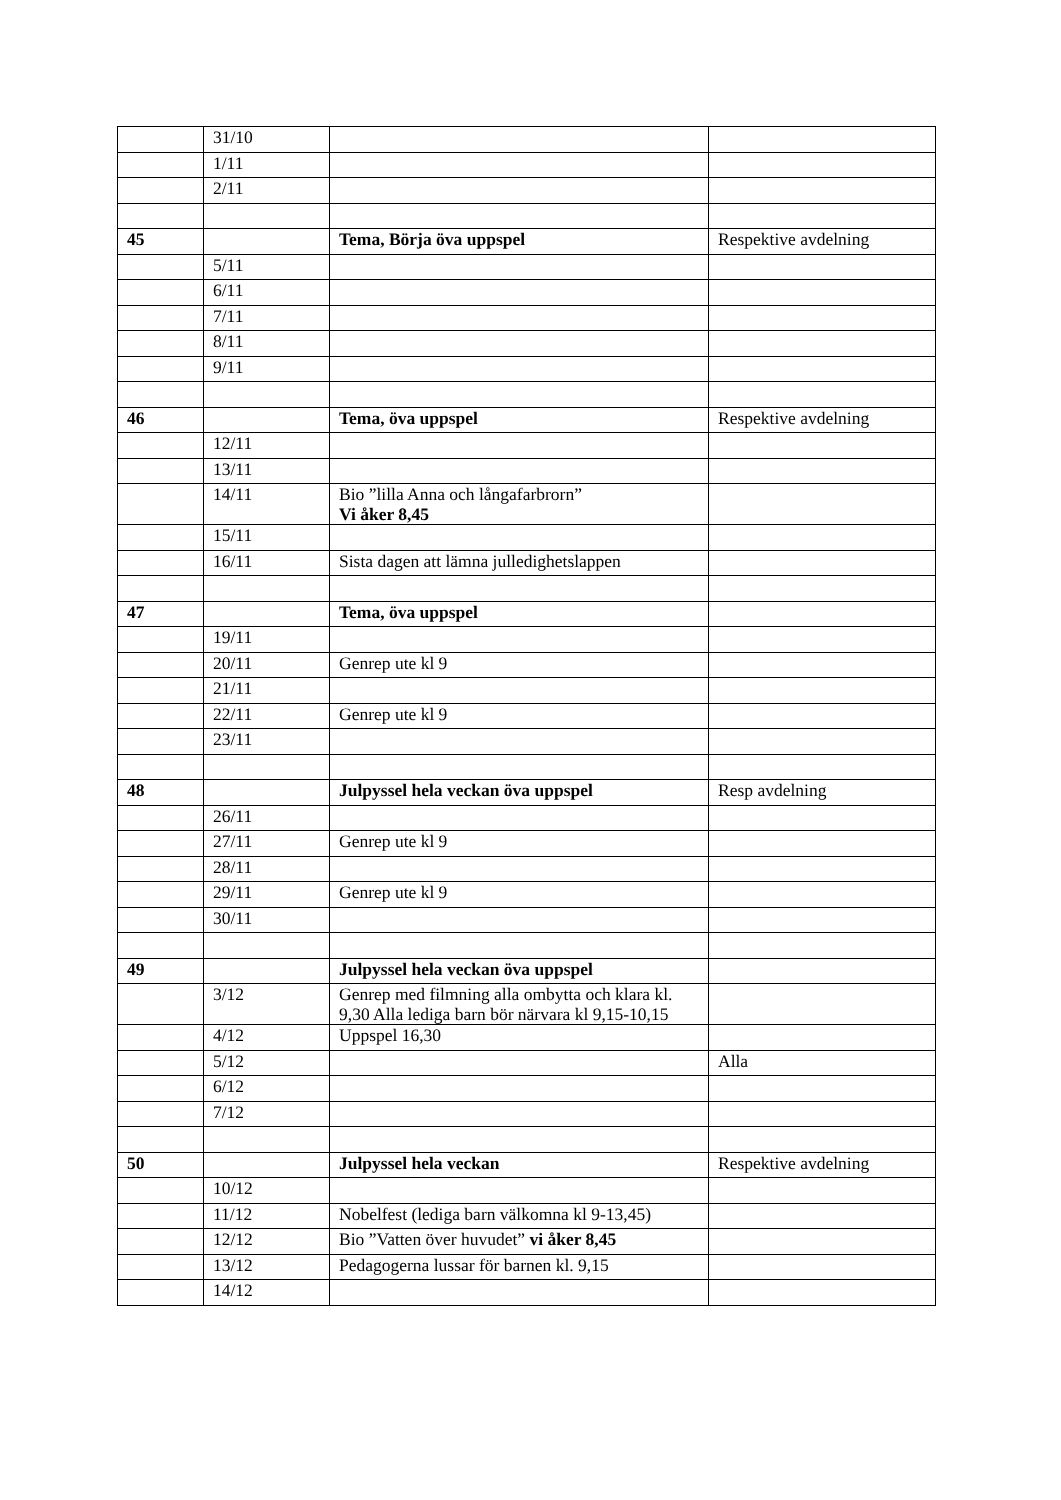| | 31/10 | | |
| | 1/11 | | |
| | 2/11 | | |
| 45 | | Tema, Börja öva uppspel | Respektive avdelning |
| | 5/11 | | |
| | 6/11 | | |
| | 7/11 | | |
| | 8/11 | | |
| | 9/11 | | |
| 46 | | Tema, öva uppspel | Respektive avdelning |
| | 12/11 | | |
| | 13/11 | | |
| | 14/11 | Bio ”lilla Anna och långafarbrorn” Vi åker 8,45 | |
| | 15/11 | | |
| | 16/11 | Sista dagen att lämna julledighetslappen | |
| 47 | | Tema, öva uppspel | |
| | 19/11 | | |
| | 20/11 | Genrep ute kl 9 | |
| | 21/11 | | |
| | 22/11 | Genrep ute kl 9 | |
| | 23/11 | | |
| 48 | | Julpyssel hela veckan öva uppspel | Resp avdelning |
| | 26/11 | | |
| | 27/11 | Genrep ute kl 9 | |
| | 28/11 | | |
| | 29/11 | Genrep ute kl 9 | |
| | 30/11 | | |
| 49 | | Julpyssel hela veckan öva uppspel | |
| | 3/12 | Genrep med filmning alla ombytta och klara kl. 9,30 Alla lediga barn bör närvara kl 9,15-10,15 | |
| | 4/12 | Uppspel 16,30 | |
| | 5/12 | | Alla |
| | 6/12 | | |
| | 7/12 | | |
| 50 | | Julpyssel hela veckan | Respektive avdelning |
| | 10/12 | | |
| | 11/12 | Nobelfest (lediga barn välkomna kl 9-13,45) | |
| | 12/12 | Bio ”Vatten över huvudet” vi åker 8,45 | |
| | 13/12 | Pedagogerna lussar för barnen kl. 9,15 | |
| | 14/12 | | |